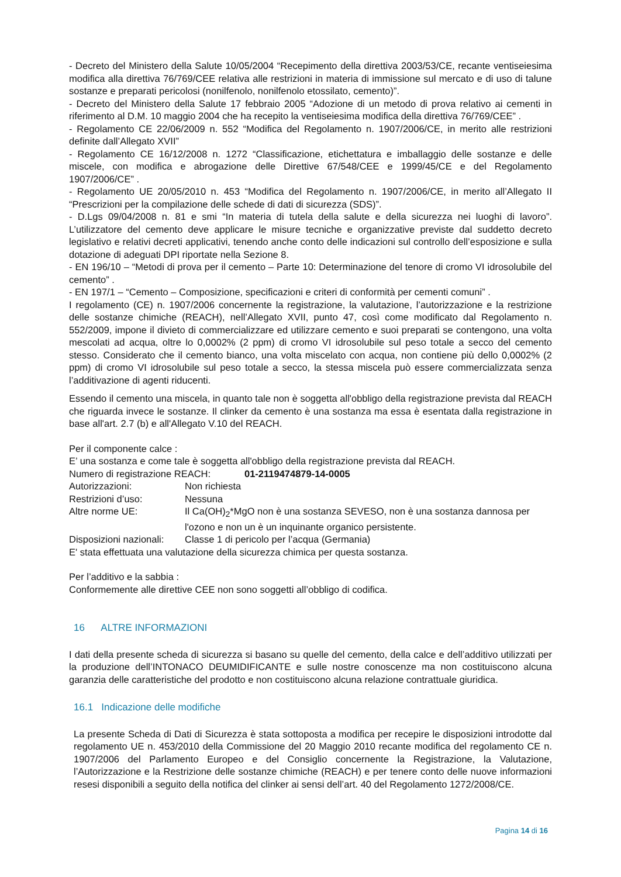- Decreto del Ministero della Salute 10/05/2004 “Recepimento della direttiva 2003/53/CE, recante ventiseiesima modifica alla direttiva 76/769/CEE relativa alle restrizioni in materia di immissione sul mercato e di uso di talune sostanze e preparati pericolosi (nonilfenolo, nonilfenolo etossilato, cemento)”.
- Decreto del Ministero della Salute 17 febbraio 2005 “Adozione di un metodo di prova relativo ai cementi in riferimento al D.M. 10 maggio 2004 che ha recepito la ventiseiesima modifica della direttiva 76/769/CEE” .
- Regolamento CE 22/06/2009 n. 552 “Modifica del Regolamento n. 1907/2006/CE, in merito alle restrizioni definite dall’Allegato XVII”
- Regolamento CE 16/12/2008 n. 1272 “Classificazione, etichettatura e imballaggio delle sostanze e delle miscele, con modifica e abrogazione delle Direttive 67/548/CEE e 1999/45/CE e del Regolamento 1907/2006/CE” .
- Regolamento UE 20/05/2010 n. 453 “Modifica del Regolamento n. 1907/2006/CE, in merito all’Allegato II “Prescrizioni per la compilazione delle schede di dati di sicurezza (SDS)”.
- D.Lgs 09/04/2008 n. 81 e smi “In materia di tutela della salute e della sicurezza nei luoghi di lavoro”. L’utilizzatore del cemento deve applicare le misure tecniche e organizzative previste dal suddetto decreto legislativo e relativi decreti applicativi, tenendo anche conto delle indicazioni sul controllo dell’esposizione e sulla dotazione di adeguati DPI riportate nella Sezione 8.
- EN 196/10 – “Metodi di prova per il cemento – Parte 10: Determinazione del tenore di cromo VI idrosolubile del cemento” .
- EN 197/1 – “Cemento – Composizione, specificazioni e criteri di conformità per cementi comuni” .
I regolamento (CE) n. 1907/2006 concernente la registrazione, la valutazione, l’autorizzazione e la restrizione delle sostanze chimiche (REACH), nell’Allegato XVII, punto 47, così come modificato dal Regolamento n. 552/2009, impone il divieto di commercializzare ed utilizzare cemento e suoi preparati se contengono, una volta mescolati ad acqua, oltre lo 0,0002% (2 ppm) di cromo VI idrosolubile sul peso totale a secco del cemento stesso. Considerato che il cemento bianco, una volta miscelato con acqua, non contiene più dello 0,0002% (2 ppm) di cromo VI idrosolubile sul peso totale a secco, la stessa miscela può essere commercializzata senza l’additivazione di agenti riducenti.
Essendo il cemento una miscela, in quanto tale non è soggetta all'obbligo della registrazione prevista dal REACH che riguarda invece le sostanze. Il clinker da cemento è una sostanza ma essa è esentata dalla registrazione in base all'art. 2.7 (b) e all'Allegato V.10 del REACH.
Per il componente calce :
E’ una sostanza e come tale è soggetta all'obbligo della registrazione prevista dal REACH.
| Numero di registrazione REACH: | 01-2119474879-14-0005 |
| Autorizzazioni: | Non richiesta |
| Restrizioni d’uso: | Nessuna |
| Altre norme UE: | Il Ca(OH)<sub>2</sub>*MgO non è una sostanza SEVESO, non è una sostanza dannosa per l'ozono e non un è un inquinante organico persistente. |
| Disposizioni nazionali: | Classe 1 di pericolo per l’acqua (Germania) |
E' stata effettuata una valutazione della sicurezza chimica per questa sostanza.
Per l’additivo e la sabbia :
Conformemente alle direttive CEE non sono soggetti all’obbligo di codifica.
16 ALTRE INFORMAZIONI
I dati della presente scheda di sicurezza si basano su quelle del cemento, della calce e dell’additivo utilizzati per la produzione dell’INTONACO DEUMIDIFICANTE e sulle nostre conoscenze ma non costituiscono alcuna garanzia delle caratteristiche del prodotto e non costituiscono alcuna relazione contrattuale giuridica.
16.1 Indicazione delle modifiche
La presente Scheda di Dati di Sicurezza è stata sottoposta a modifica per recepire le disposizioni introdotte dal regolamento UE n. 453/2010 della Commissione del 20 Maggio 2010 recante modifica del regolamento CE n. 1907/2006 del Parlamento Europeo e del Consiglio concernente la Registrazione, la Valutazione, l’Autorizzazione e la Restrizione delle sostanze chimiche (REACH) e per tenere conto delle nuove informazioni resesi disponibili a seguito della notifica del clinker ai sensi dell’art. 40 del Regolamento 1272/2008/CE.
Pagina 14 di 16